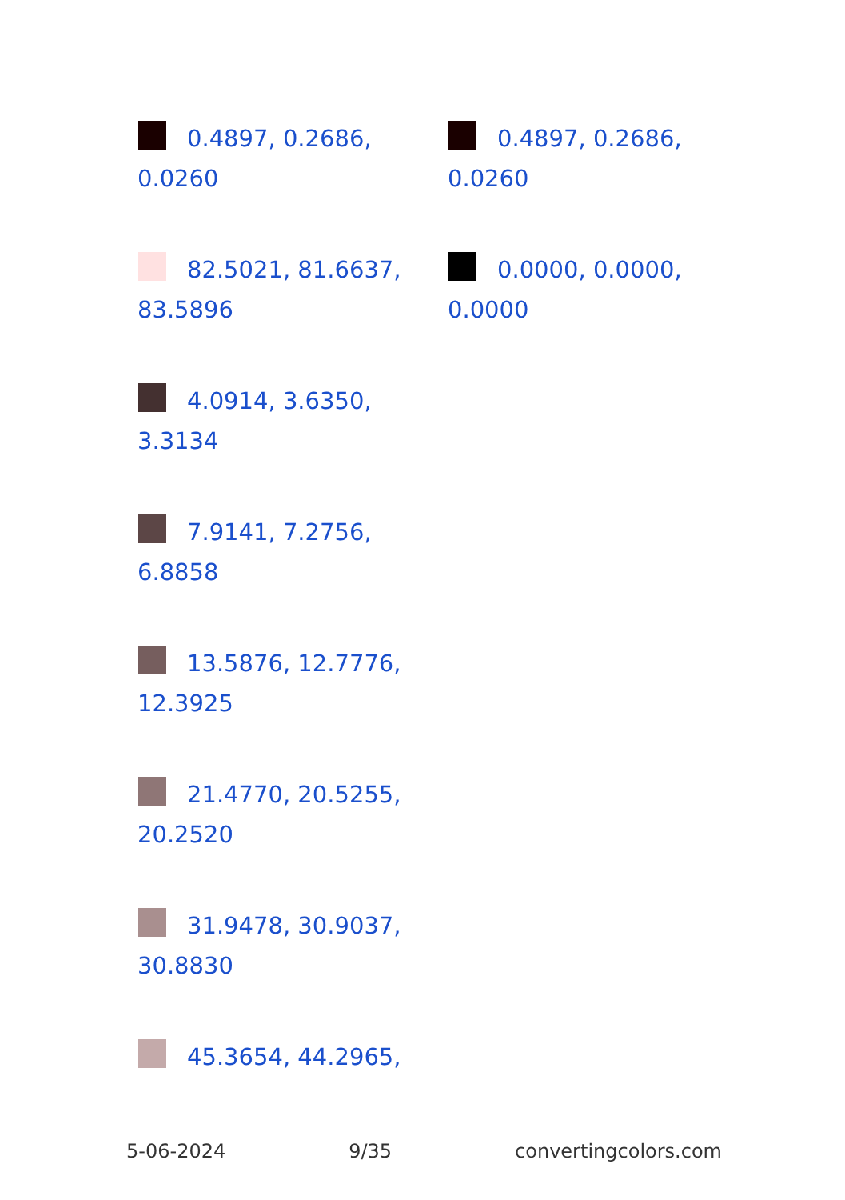0.4897, 0.2686, 0.0260 0.4897, 0.2686, 0.0260
82.5021, 81.6637, 83.5896
0.0000, 0.0000, 0.0000
4.0914, 3.6350, 3.3134
7.9141, 7.2756, 6.8858
13.5876, 12.7776, 12.3925
21.4770, 20.5255, 20.2520
31.9478, 30.9037, 30.8830
45.3654, 44.2965,
5-06-2024 9/35 convertingcolors.com